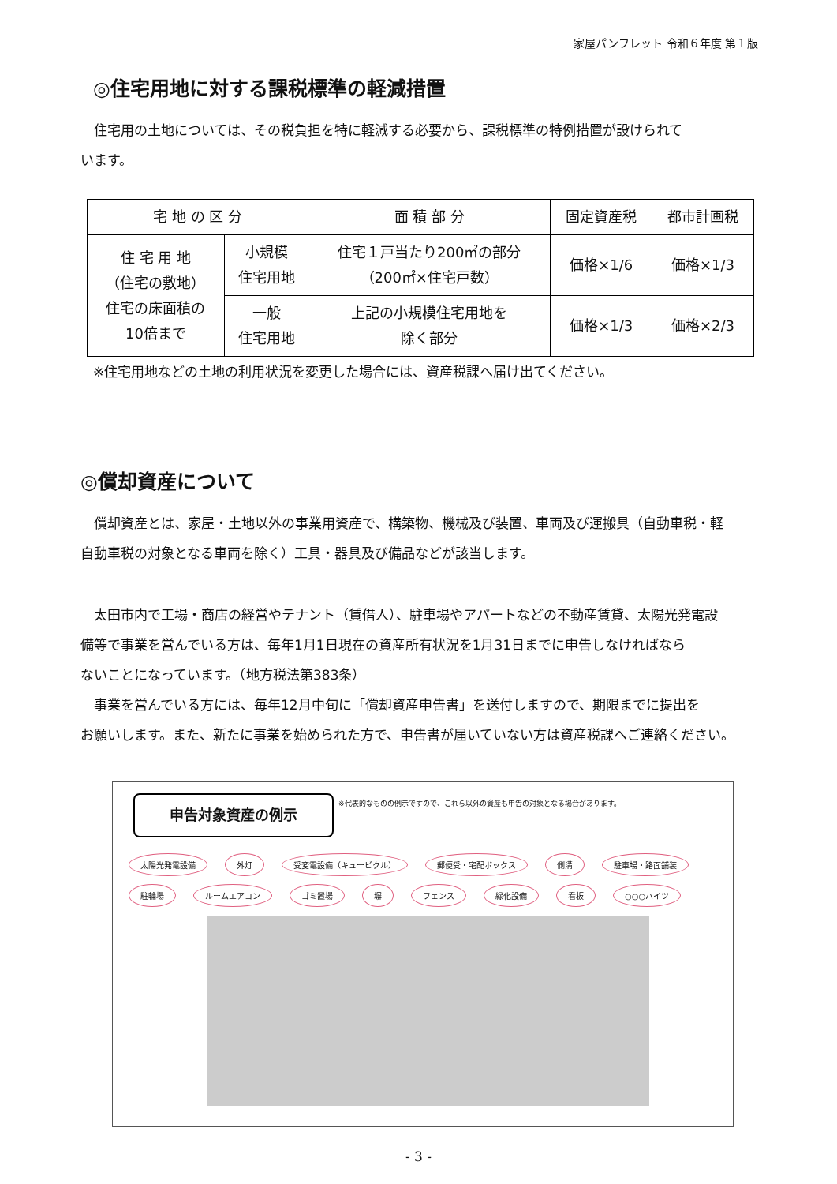家屋パンフレット 令和６年度 第１版
◎住宅用地に対する課税標準の軽減措置
　住宅用の土地については、その税負担を特に軽減する必要から、課税標準の特例措置が設けられて
います。
| 宅 地 の 区 分 | | 面 積 部 分 | 固定資産税 | 都市計画税 |
| --- | --- | --- | --- | --- |
| 住 宅 用 地 （住宅の敷地） 住宅の床面積の 10倍まで | 小規模 住宅用地 | 住宅１戸当たり200㎡の部分 （200㎡×住宅戸数） | 価格×1/6 | 価格×1/3 |
| | 一般 住宅用地 | 上記の小規模住宅用地を 除く部分 | 価格×1/3 | 価格×2/3 |
※住宅用地などの土地の利用状況を変更した場合には、資産税課へ届け出てください。
◎償却資産について
　償却資産とは、家屋・土地以外の事業用資産で、構築物、機械及び装置、車両及び運搬具（自動車税・軽
自動車税の対象となる車両を除く）工具・器具及び備品などが該当します。
　太田市内で工場・商店の経営やテナント（賃借人）、駐車場やアパートなどの不動産賃貸、太陽光発電設
備等で事業を営んでいる方は、毎年1月1日現在の資産所有状況を1月31日までに申告しなければなら
ないことになっています。（地方税法第383条）
　事業を営んでいる方には、毎年12月中旬に「償却資産申告書」を送付しますので、期限までに提出を
お願いします。また、新たに事業を始められた方で、申告書が届いていない方は資産税課へご連絡ください。
申告対象資産の例示
※代表的なものの例示ですので、これら以外の資産も申告の対象となる場合があります。
太陽光発電設備 外灯 受変電設備（キュービクル） 郵便受・宅配ボックス 側溝 駐車場・路面舗装 駐輪場 ルームエアコン ゴミ置場 塀 フェンス 緑化設備 看板 ○○○ハイツ
- 3 -